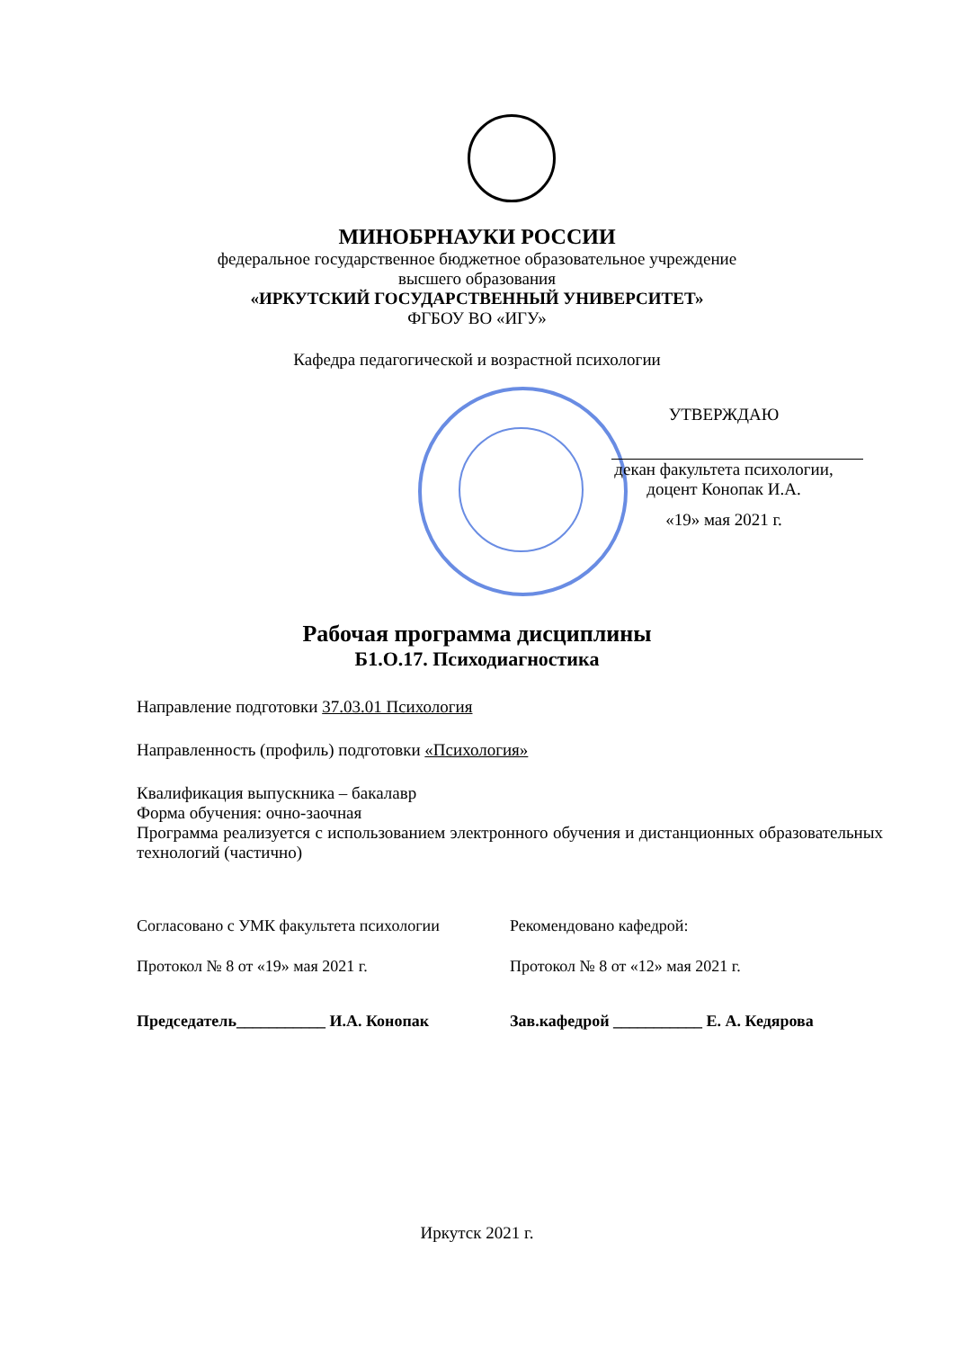МИНОБРНАУКИ РОССИИ
федеральное государственное бюджетное образовательное учреждение
высшего образования
«ИРКУТСКИЙ ГОСУДАРСТВЕННЫЙ УНИВЕРСИТЕТ»
ФГБОУ ВО «ИГУ»
Кафедра педагогической и возрастной психологии
УТВЕРЖДАЮ
декан факультета психологии,
доцент Конопак И.А.
«19» мая 2021 г.
Рабочая программа дисциплины
Б1.О.17. Психодиагностика
Направление подготовки 37.03.01 Психология
Направленность (профиль) подготовки «Психология»
Квалификация выпускника – бакалавр
Форма обучения: очно-заочная
Программа реализуется с использованием электронного обучения и дистанционных образовательных технологий (частично)
Согласовано с УМК факультета психологии Рекомендовано кафедрой:
Протокол № 8 от «19» мая 2021 г. Протокол № 8 от «12» мая 2021 г.
Председатель___________ И.А. Конопак Зав.кафедрой ___________ Е. А. Кедярова
Иркутск 2021 г.